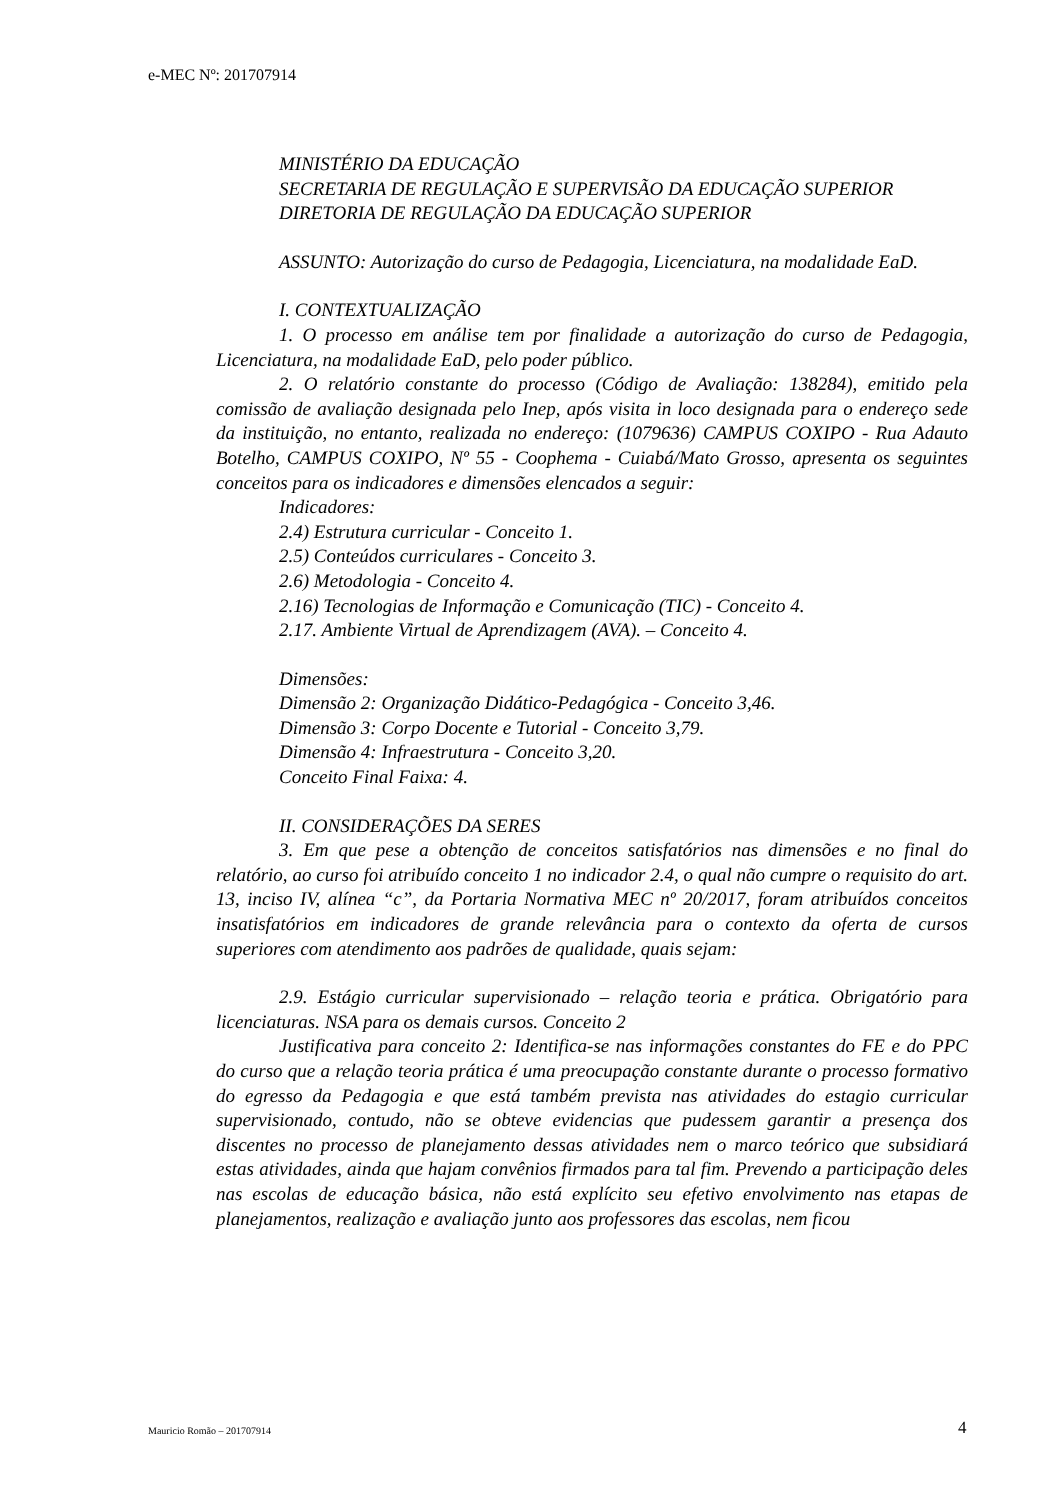e-MEC Nº: 201707914
MINISTÉRIO DA EDUCAÇÃO
SECRETARIA DE REGULAÇÃO E SUPERVISÃO DA EDUCAÇÃO SUPERIOR
DIRETORIA DE REGULAÇÃO DA EDUCAÇÃO SUPERIOR
ASSUNTO: Autorização do curso de Pedagogia, Licenciatura, na modalidade EaD.
I. CONTEXTUALIZAÇÃO
1. O processo em análise tem por finalidade a autorização do curso de Pedagogia, Licenciatura, na modalidade EaD, pelo poder público.
2. O relatório constante do processo (Código de Avaliação: 138284), emitido pela comissão de avaliação designada pelo Inep, após visita in loco designada para o endereço sede da instituição, no entanto, realizada no endereço: (1079636) CAMPUS COXIPO - Rua Adauto Botelho, CAMPUS COXIPO, Nº 55 - Coophema - Cuiabá/Mato Grosso, apresenta os seguintes conceitos para os indicadores e dimensões elencados a seguir:
Indicadores:
2.4) Estrutura curricular - Conceito 1.
2.5) Conteúdos curriculares - Conceito 3.
2.6) Metodologia - Conceito 4.
2.16) Tecnologias de Informação e Comunicação (TIC) - Conceito 4.
2.17. Ambiente Virtual de Aprendizagem (AVA). – Conceito 4.
Dimensões:
Dimensão 2: Organização Didático-Pedagógica - Conceito 3,46.
Dimensão 3: Corpo Docente e Tutorial - Conceito 3,79.
Dimensão 4: Infraestrutura - Conceito 3,20.
Conceito Final Faixa: 4.
II. CONSIDERAÇÕES DA SERES
3. Em que pese a obtenção de conceitos satisfatórios nas dimensões e no final do relatório, ao curso foi atribuído conceito 1 no indicador 2.4, o qual não cumpre o requisito do art. 13, inciso IV, alínea “c”, da Portaria Normativa MEC nº 20/2017, foram atribuídos conceitos insatisfatórios em indicadores de grande relevância para o contexto da oferta de cursos superiores com atendimento aos padrões de qualidade, quais sejam:
2.9. Estágio curricular supervisionado – relação teoria e prática. Obrigatório para licenciaturas. NSA para os demais cursos. Conceito 2
Justificativa para conceito 2: Identifica-se nas informações constantes do FE e do PPC do curso que a relação teoria prática é uma preocupação constante durante o processo formativo do egresso da Pedagogia e que está também prevista nas atividades do estagio curricular supervisionado, contudo, não se obteve evidencias que pudessem garantir a presença dos discentes no processo de planejamento dessas atividades nem o marco teórico que subsidiará estas atividades, ainda que hajam convênios firmados para tal fim. Prevendo a participação deles nas escolas de educação básica, não está explícito seu efetivo envolvimento nas etapas de planejamentos, realização e avaliação junto aos professores das escolas, nem ficou
Mauricio Romão – 201707914 4